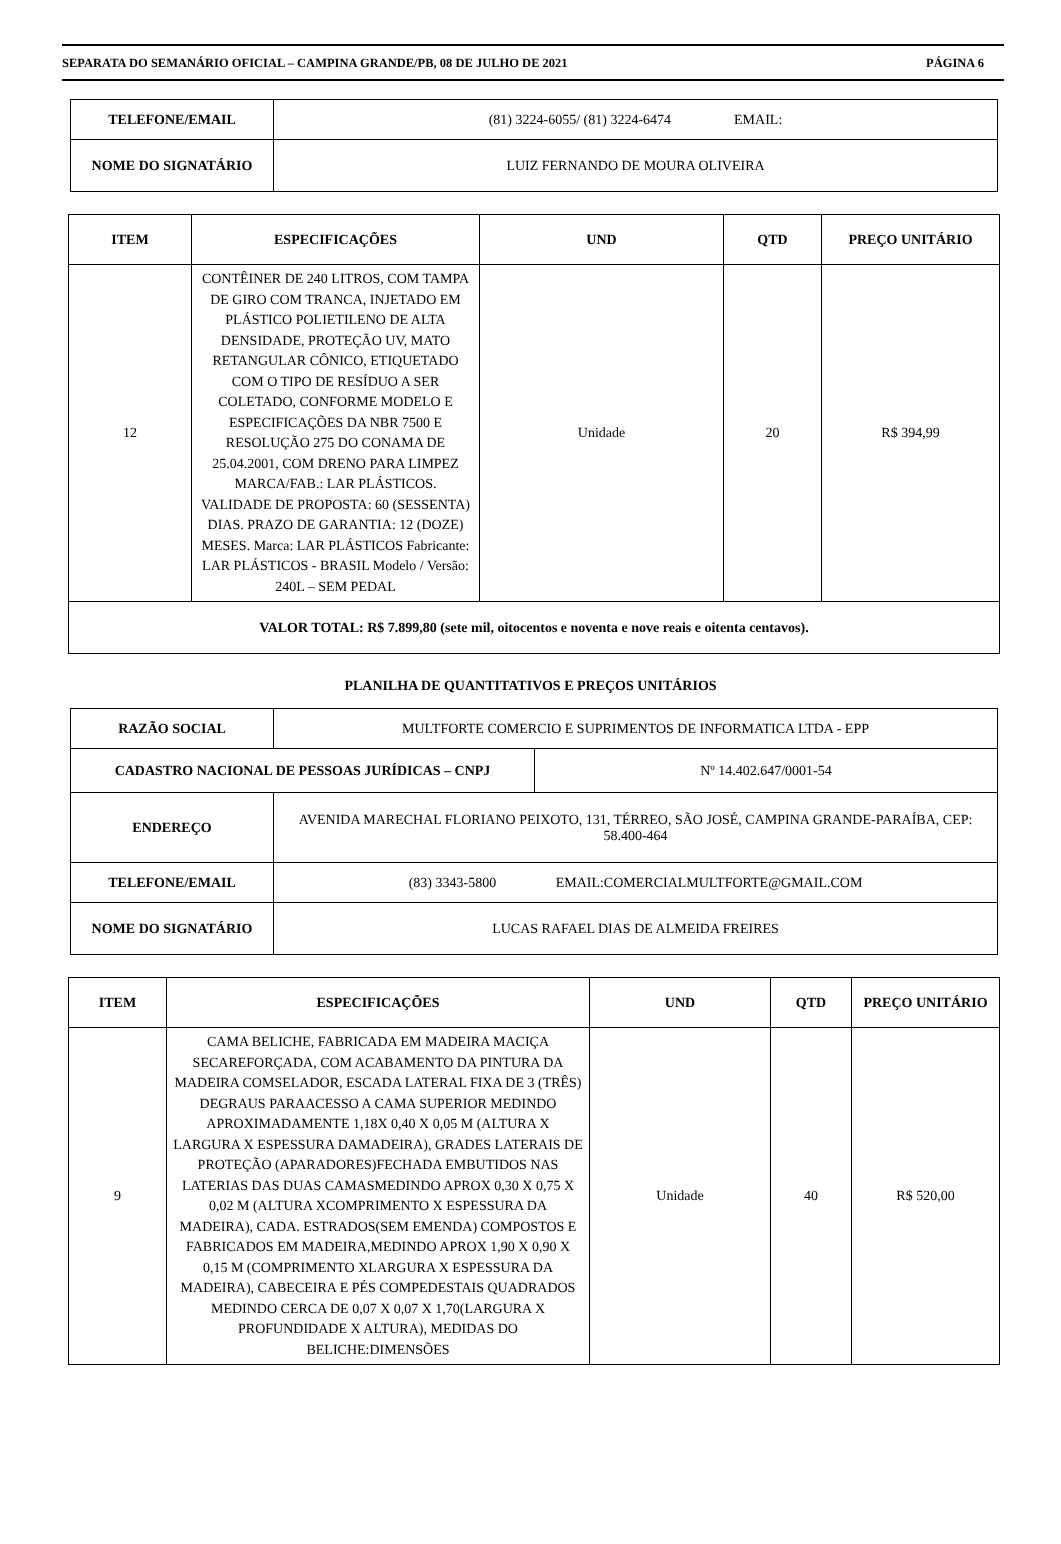SEPARATA DO SEMANÁRIO OFICIAL – CAMPINA GRANDE/PB, 08 DE JULHO DE 2021 PÁGINA 6
| TELEFONE/EMAIL | (81) 3224-6055/ (81) 3224-6474 EMAIL: |
| NOME DO SIGNATÁRIO | LUIZ FERNANDO DE MOURA OLIVEIRA |
| ITEM | ESPECIFICAÇÕES | UND | QTD | PREÇO UNITÁRIO |
| --- | --- | --- | --- | --- |
| 12 | CONTÊINER DE 240 LITROS, COM TAMPA DE GIRO COM TRANCA, INJETADO EM PLÁSTICO POLIETILENO DE ALTA DENSIDADE, PROTEÇÃO UV, MATO RETANGULAR CÔNICO, ETIQUETADO COM O TIPO DE RESÍDUO A SER COLETADO, CONFORME MODELO E ESPECIFICAÇÕES DA NBR 7500 E RESOLUÇÃO 275 DO CONAMA DE 25.04.2001, COM DRENO PARA LIMPEZ MARCA/FAB.: LAR PLÁSTICOS. VALIDADE DE PROPOSTA: 60 (SESSENTA) DIAS. PRAZO DE GARANTIA: 12 (DOZE) MESES. Marca: LAR PLÁSTICOS Fabricante: LAR PLÁSTICOS - BRASIL Modelo / Versão: 240L – SEM PEDAL | Unidade | 20 | R$ 394,99 |
| VALOR TOTAL: R$ 7.899,80 (sete mil, oitocentos e noventa e nove reais e oitenta centavos). | | | | |
PLANILHA DE QUANTITATIVOS E PREÇOS UNITÁRIOS
| RAZÃO SOCIAL | MULTFORTE COMERCIO E SUPRIMENTOS DE INFORMATICA LTDA - EPP | |
| CADASTRO NACIONAL DE PESSOAS JURÍDICAS – CNPJ | | Nº 14.402.647/0001-54 |
| ENDEREÇO | AVENIDA MARECHAL FLORIANO PEIXOTO, 131, TÉRREO, SÃO JOSÉ, CAMPINA GRANDE-PARAÍBA, CEP: 58.400-464 | |
| TELEFONE/EMAIL | (83) 3343-5800 EMAIL:COMERCIALMULTFORTE@GMAIL.COM | |
| NOME DO SIGNATÁRIO | LUCAS RAFAEL DIAS DE ALMEIDA FREIRES | |
| ITEM | ESPECIFICAÇÕES | UND | QTD | PREÇO UNITÁRIO |
| --- | --- | --- | --- | --- |
| 9 | CAMA BELICHE, FABRICADA EM MADEIRA MACIÇA SECAREFORÇADA, COM ACABAMENTO DA PINTURA DA MADEIRA COMSELADOR, ESCADA LATERAL FIXA DE 3 (TRÊS) DEGRAUS PARAACESSO A CAMA SUPERIOR MEDINDO APROXIMADAMENTE 1,18X 0,40 X 0,05 M (ALTURA X LARGURA X ESPESSURA DAMADEIRA), GRADES LATERAIS DE PROTEÇÃO (APARADORES)FECHADA EMBUTIDOS NAS LATERIAS DAS DUAS CAMASMEDINDO APROX 0,30 X 0,75 X 0,02 M (ALTURA XCOMPRIMENTO X ESPESSURA DA MADEIRA), CADA. ESTRADOS(SEM EMENDA) COMPOSTOS E FABRICADOS EM MADEIRA,MEDINDO APROX 1,90 X 0,90 X 0,15 M (COMPRIMENTO XLARGURA X ESPESSURA DA MADEIRA), CABECEIRA E PÉS COMPEDESTAIS QUADRADOS MEDINDO CERCA DE 0,07 X 0,07 X 1,70(LARGURA X PROFUNDIDADE X ALTURA), MEDIDAS DO BELICHE:DIMENSÕES | Unidade | 40 | R$ 520,00 |